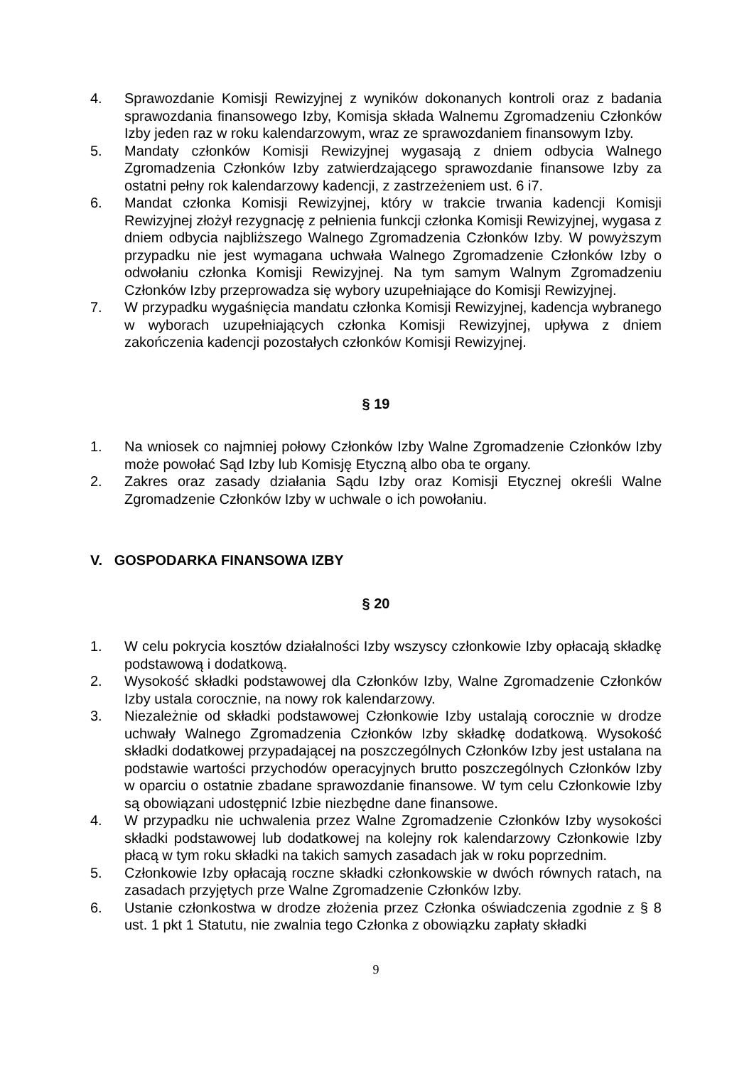4. Sprawozdanie Komisji Rewizyjnej z wyników dokonanych kontroli oraz z badania sprawozdania finansowego Izby, Komisja składa Walnemu Zgromadzeniu Członków Izby jeden raz w roku kalendarzowym, wraz ze sprawozdaniem finansowym Izby.
5. Mandaty członków Komisji Rewizyjnej wygasają z dniem odbycia Walnego Zgromadzenia Członków Izby zatwierdzającego sprawozdanie finansowe Izby za ostatni pełny rok kalendarzowy kadencji, z zastrzeżeniem ust. 6 i7.
6. Mandat członka Komisji Rewizyjnej, który w trakcie trwania kadencji Komisji Rewizyjnej złożył rezygnację z pełnienia funkcji członka Komisji Rewizyjnej, wygasa z dniem odbycia najbliższego Walnego Zgromadzenia Członków Izby. W powyższym przypadku nie jest wymagana uchwała Walnego Zgromadzenie Członków Izby o odwołaniu członka Komisji Rewizyjnej. Na tym samym Walnym Zgromadzeniu Członków Izby przeprowadza się wybory uzupełniające do Komisji Rewizyjnej.
7. W przypadku wygaśnięcia mandatu członka Komisji Rewizyjnej, kadencja wybranego w wyborach uzupełniających członka Komisji Rewizyjnej, upływa z dniem zakończenia kadencji pozostałych członków Komisji Rewizyjnej.
§ 19
1. Na wniosek co najmniej połowy Członków Izby Walne Zgromadzenie Członków Izby może powołać Sąd Izby lub Komisję Etyczną albo oba te organy.
2. Zakres oraz zasady działania Sądu Izby oraz Komisji Etycznej określi Walne Zgromadzenie Członków Izby w uchwale o ich powołaniu.
V. GOSPODARKA FINANSOWA IZBY
§ 20
1. W celu pokrycia kosztów działalności Izby wszyscy członkowie Izby opłacają składkę podstawową i dodatkową.
2. Wysokość składki podstawowej dla Członków Izby, Walne Zgromadzenie Członków Izby ustala corocznie, na nowy rok kalendarzowy.
3. Niezależnie od składki podstawowej Członkowie Izby ustalają corocznie w drodze uchwały Walnego Zgromadzenia Członków Izby składkę dodatkową. Wysokość składki dodatkowej przypadającej na poszczególnych Członków Izby jest ustalana na podstawie wartości przychodów operacyjnych brutto poszczególnych Członków Izby w oparciu o ostatnie zbadane sprawozdanie finansowe. W tym celu Członkowie Izby są obowiązani udostępnić Izbie niezbędne dane finansowe.
4. W przypadku nie uchwalenia przez Walne Zgromadzenie Członków Izby wysokości składki podstawowej lub dodatkowej na kolejny rok kalendarzowy Członkowie Izby płacą w tym roku składki na takich samych zasadach jak w roku poprzednim.
5. Członkowie Izby opłacają roczne składki członkowskie w dwóch równych ratach, na zasadach przyjętych prze Walne Zgromadzenie Członków Izby.
6. Ustanie członkostwa w drodze złożenia przez Członka oświadczenia zgodnie z § 8 ust. 1 pkt 1 Statutu, nie zwalnia tego Członka z obowiązku zapłaty składki
9